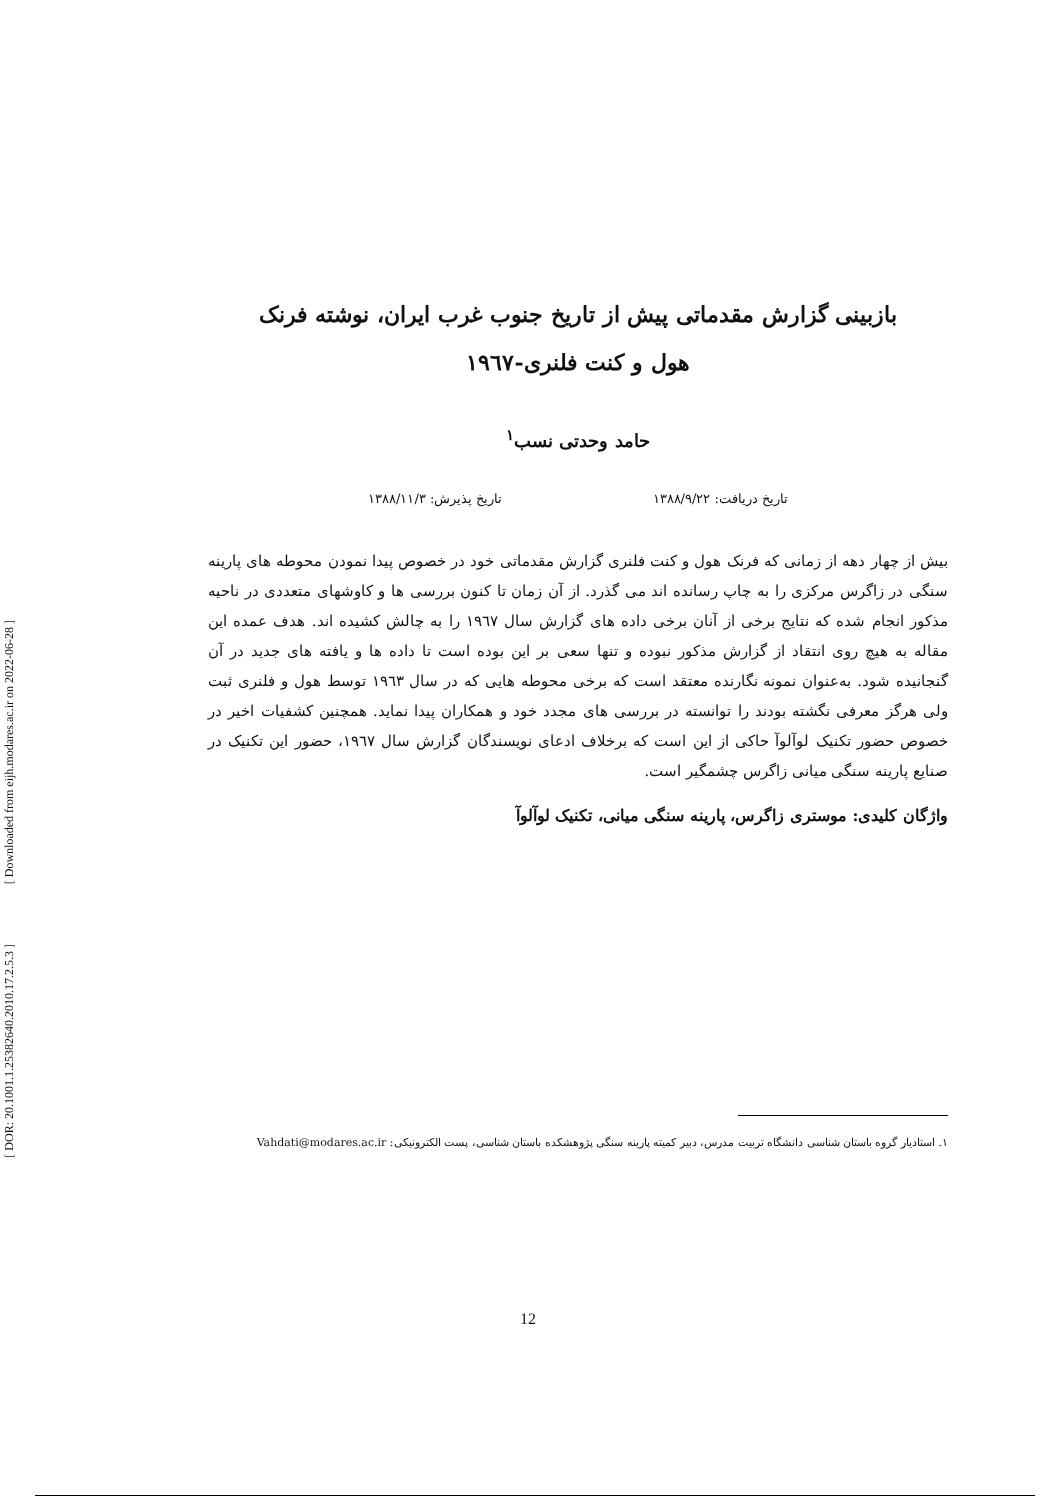[ Downloaded from eijh.modares.ac.ir on 2022-06-28 ]
[ DOR: 20.1001.1.25382640.2010.17.2.5.3 ]
بازبینی گزارش مقدماتی پیش از تاریخ جنوب غرب ایران، نوشته فرنک
هول و کنت فلنری-۱۹٦۷
حامد وحدتی نسب<sup>۱</sup>
تاریخ دریافت: ۱۳۸۸/۹/۲۲ تاریخ پذیرش: ۱۳۸۸/۱۱/۳
بیش از چهار دهه از زمانی که فرنک هول و کنت فلنری گزارش مقدماتی خود در خصوص پیدا نمودن محوطه های پارینه سنگی در زاگرس مرکزی را به چاپ رسانده اند می گذرد. از آن زمان تا کنون بررسی ها و کاوشهای متعددی در ناحیه مذکور انجام شده که نتایج برخی از آنان برخی داده های گزارش سال ۱۹٦۷ را به چالش کشیده اند. هدف عمده این مقاله به هیچ روی انتقاد از گزارش مذکور نبوده و تنها سعی بر این بوده است تا داده ها و یافته های جدید در آن گنجانیده شود. به‌عنوان نمونه نگارنده معتقد است که برخی محوطه هایی که در سال ۱۹٦۳ توسط هول و فلنری ثبت ولی هرگز معرفی نگشته بودند را توانسته در بررسی های مجدد خود و همکاران پیدا نماید. همچنین کشفیات اخیر در خصوص حضور تکنیک لوآلوآ حاکی از این است که برخلاف ادعای نویسندگان گزارش سال ۱۹٦۷، حضور این تکنیک در صنایع پارینه سنگی میانی زاگرس چشمگیر است.
واژگان کلیدی: موستری زاگرس، پارینه سنگی میانی، تکنیک لوآلوآ
۱. استادیار گروه باستان شناسی دانشگاه تربیت مدرس، دبیر کمیته پارینه سنگی پژوهشکده باستان شناسی، پست الکترونیکی: Vahdati@modares.ac.ir
12